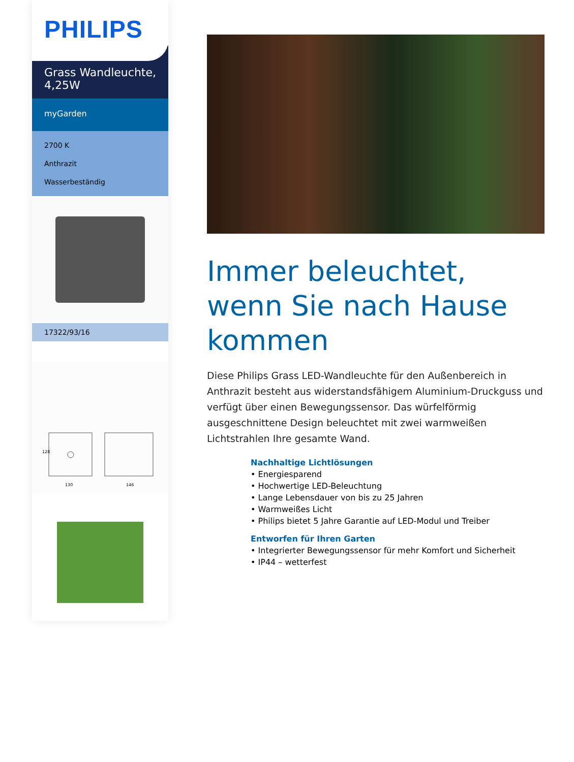PHILIPS
Grass Wandleuchte, 4,25W
myGarden
2700 K
Anthrazit
Wasserbeständig
17322/93/16
128
130
146
Immer beleuchtet, wenn Sie nach Hause kommen
Diese Philips Grass LED-Wandleuchte für den Außenbereich in Anthrazit besteht aus widerstandsfähigem Aluminium-Druckguss und verfügt über einen Bewegungssensor. Das würfelförmig ausgeschnittene Design beleuchtet mit zwei warmweißen Lichtstrahlen Ihre gesamte Wand.
Nachhaltige Lichtlösungen
• Energiesparend
• Hochwertige LED-Beleuchtung
• Lange Lebensdauer von bis zu 25 Jahren
• Warmweißes Licht
• Philips bietet 5 Jahre Garantie auf LED-Modul und Treiber
Entworfen für Ihren Garten
• Integrierter Bewegungssensor für mehr Komfort und Sicherheit
• IP44 – wetterfest